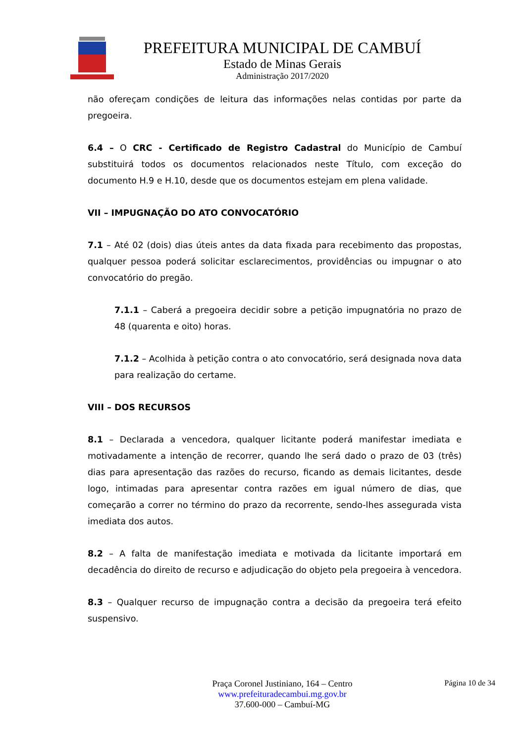PREFEITURA MUNICIPAL DE CAMBUÍ
Estado de Minas Gerais
Administração 2017/2020
não ofereçam condições de leitura das informações nelas contidas por parte da pregoeira.
6.4 – O CRC - Certificado de Registro Cadastral do Município de Cambuí substituirá todos os documentos relacionados neste Título, com exceção do documento H.9 e H.10, desde que os documentos estejam em plena validade.
VII – IMPUGNAÇÃO DO ATO CONVOCATÓRIO
7.1 – Até 02 (dois) dias úteis antes da data fixada para recebimento das propostas, qualquer pessoa poderá solicitar esclarecimentos, providências ou impugnar o ato convocatório do pregão.
7.1.1 – Caberá a pregoeira decidir sobre a petição impugnatória no prazo de 48 (quarenta e oito) horas.
7.1.2 – Acolhida à petição contra o ato convocatório, será designada nova data para realização do certame.
VIII – DOS RECURSOS
8.1 – Declarada a vencedora, qualquer licitante poderá manifestar imediata e motivadamente a intenção de recorrer, quando lhe será dado o prazo de 03 (três) dias para apresentação das razões do recurso, ficando as demais licitantes, desde logo, intimadas para apresentar contra razões em igual número de dias, que começarão a correr no término do prazo da recorrente, sendo-lhes assegurada vista imediata dos autos.
8.2 – A falta de manifestação imediata e motivada da licitante importará em decadência do direito de recurso e adjudicação do objeto pela pregoeira à vencedora.
8.3 – Qualquer recurso de impugnação contra a decisão da pregoeira terá efeito suspensivo.
Praça Coronel Justiniano, 164 – Centro
www.prefeituradecambui.mg.gov.br
37.600-000 – Cambuí-MG
Página 10 de 34